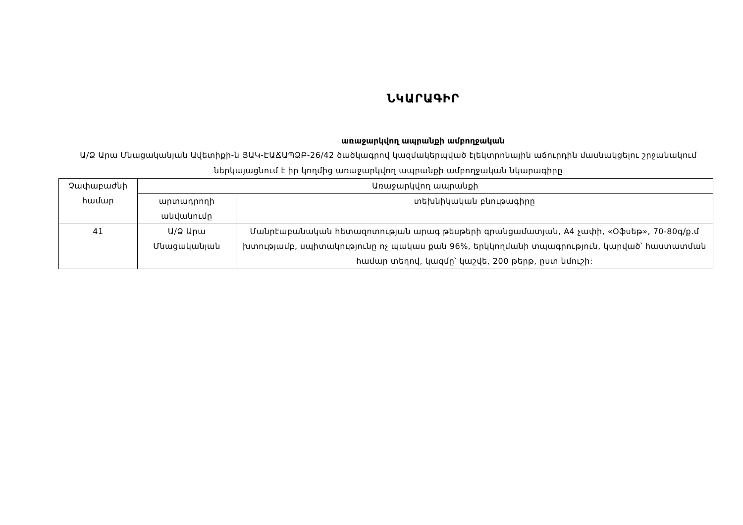ՆԿԱՐԱԳԻՐ
առաջարկվող ապրանքի ամբողջական
Ա/Ձ Արա Մնացականյան Ավետիքի-ն ՅԱԿ-ԷԱՃԱՊՁԲ-26/42 ծածկագրով կազմակերպված էլեկտրոնային աճուրդին մասնակցելու շրջանակում ներկայացնում է իր կողմից առաջարկվող ապրանքի ամբողջական նկարագիրը
| Չափաբաժնի համար | Առաջարկվող ապրանքի | |
| --- | --- | --- |
| | արտադրողի անվանումը | տեխնիկական բնութագիրը |
| 41 | Ա/Ձ Արա Մնացականյան | Մանրէաբանական հետազոտության արագ թեսթերի գրանցամատյան, A4 չափի, «Օֆսեթ», 70-80գ/ք.մ խտությամբ, սպիտակությունը ոչ պակաս քան 96%, երկկողմանի տպագրություն, կարված՝ հաստատման համար տեղով, կազմը՝ կաշվե, 200 թերթ, ըստ նմուշի: |